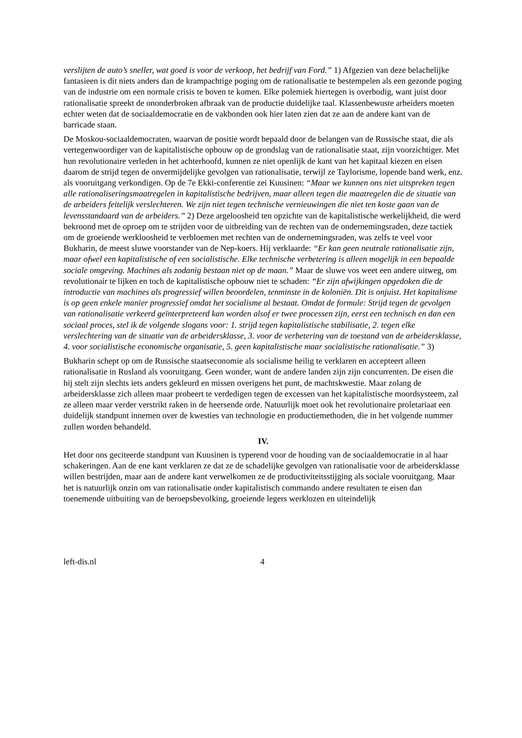verslijten de auto’s sneller, wat goed is voor de verkoop, het bedrijf van Ford.” 1) Afgezien van deze belachelijke fantasieen is dit niets anders dan de krampachtige poging om de rationalisatie te bestempelen als een gezonde poging van de industrie om een normale crisis te boven te komen. Elke polemiek hiertegen is overbodig, want juist door rationalisatie spreekt de ononderbroken afbraak van de productie duidelijke taal. Klassenbewuste arbeiders moeten echter weten dat de sociaaldemocratie en de vakbonden ook hier laten zien dat ze aan de andere kant van de barricade staan.
De Moskou-sociaaldemocraten, waarvan de positie wordt bepaald door de belangen van de Russische staat, die als vertegenwoordiger van de kapitalistische opbouw op de grondslag van de rationalisatie staat, zijn voorzichtiger. Met hun revolutionaire verleden in het achterhoofd, kunnen ze niet openlijk de kant van het kapitaal kiezen en eisen daarom de strijd tegen de onvermijdelijke gevolgen van rationalisatie, terwijl ze Taylorisme, lopende band werk, enz. als vooruitgang verkondigen. Op de 7e Ekki-conferentie zei Kuusinen: “Maar we kunnen ons niet uitspreken tegen alle rationaliseringsmaatregelen in kapitalistische bedrijven, maar alleen tegen die maatregelen die de situatie van de arbeiders feitelijk verslechteren. We zijn niet tegen technische vernieuwingen die niet ten koste gaan van de levensstandaard van de arbeiders.” 2) Deze argeloosheid ten opzichte van de kapitalistische werkelijkheid, die werd bekroond met de oproep om te strijden voor de uitbreiding van de rechten van de ondernemingsraden, deze tactiek om de groeiende werkloosheid te verbloemen met rechten van de ondernemingsraden, was zelfs te veel voor Bukharin, de meest sluwe voorstander van de Nep-koers. Hij verklaarde: “Er kan geen neutrale rationalisatie zijn, maar ofwel een kapitalistische of een socialistische. Elke technische verbetering is alleen mogelijk in een bepaalde sociale omgeving. Machines als zodanig bestaan niet op de maan.” Maar de sluwe vos weet een andere uitweg, om revolutionair te lijken en toch de kapitalistische opbouw niet te schaden: “Er zijn afwijkingen opgedoken die de introductie van machines als progressief willen beoordelen, tenminste in de koloniën. Dit is onjuist. Het kapitalisme is op geen enkele manier progressief omdat het socialisme al bestaat. Omdat de formule: Strijd tegen de gevolgen van rationalisatie verkeerd geïnterpreteerd kan worden alsof er twee processen zijn, eerst een technisch en dan een sociaal proces, stel ik de volgende slogans voor: 1. strijd tegen kapitalistische stabilisatie, 2. tegen elke verslechtering van de situatie van de arbeidersklasse, 3. voor de verbetering van de toestand van de arbeidersklasse, 4. voor socialistische economische organisatie, 5. geen kapitalistische maar socialistische rationalisatie.” 3)
Bukharin schept op om de Russische staatseconomie als socialisme heilig te verklaren en accepteert alleen rationalisatie in Rusland als vooruitgang. Geen wonder, want de andere landen zijn zijn concurrenten. De eisen die hij stelt zijn slechts iets anders gekleurd en missen overigens het punt, de machtskwestie. Maar zolang de arbeidersklasse zich alleen maar probeert te verdedigen tegen de excessen van het kapitalistische moordsysteem, zal ze alleen maar verder verstrikt raken in de heersende orde. Natuurlijk moet ook het revolutionaire proletariaat een duidelijk standpunt innemen over de kwesties van technologie en productiemethoden, die in het volgende nummer zullen worden behandeld.
IV.
Het door ons geciteerde standpunt van Kuusinen is typerend voor de houding van de sociaaldemocratie in al haar schakeringen. Aan de ene kant verklaren ze dat ze de schadelijke gevolgen van rationalisatie voor de arbeidersklasse willen bestrijden, maar aan de andere kant verwelkomen ze de productiviteitsstijging als sociale vooruitgang. Maar het is natuurlijk onzin om van rationalisatie onder kapitalistisch commando andere resultaten te eisen dan toenemende uitbuiting van de beroepsbevolking, groeiende legers werklozen en uiteindelijk
left-dis.nl 4